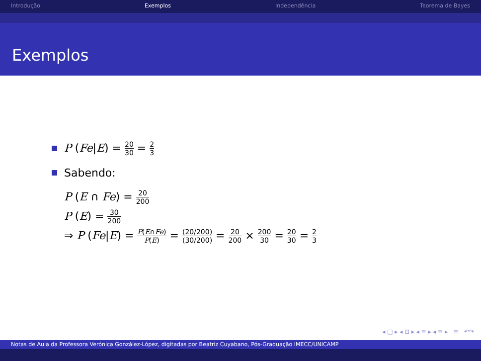Introdução Exemplos Independência Teorema de Bayes
Exemplos
P (Fe|E) = 20 30 = 2 3
Sabendo:
P (E ∩ Fe) = 20 200
P (E) = 30 200
⇒ P (Fe|E) = P(E∩Fe) P(E) = (20/200) (30/200) = 20 200 × 200 30 = 20 30 = 2 3
◂ □ ▸ ◂ ⊡ ▸ ◂ ≡ ▸ ◂ ≡ ▸ ≡ ↶↷
Notas de Aula da Professora Verónica González-López, digitadas por Beatriz Cuyabano, Pós-Graduação IMECC/UNICAMP